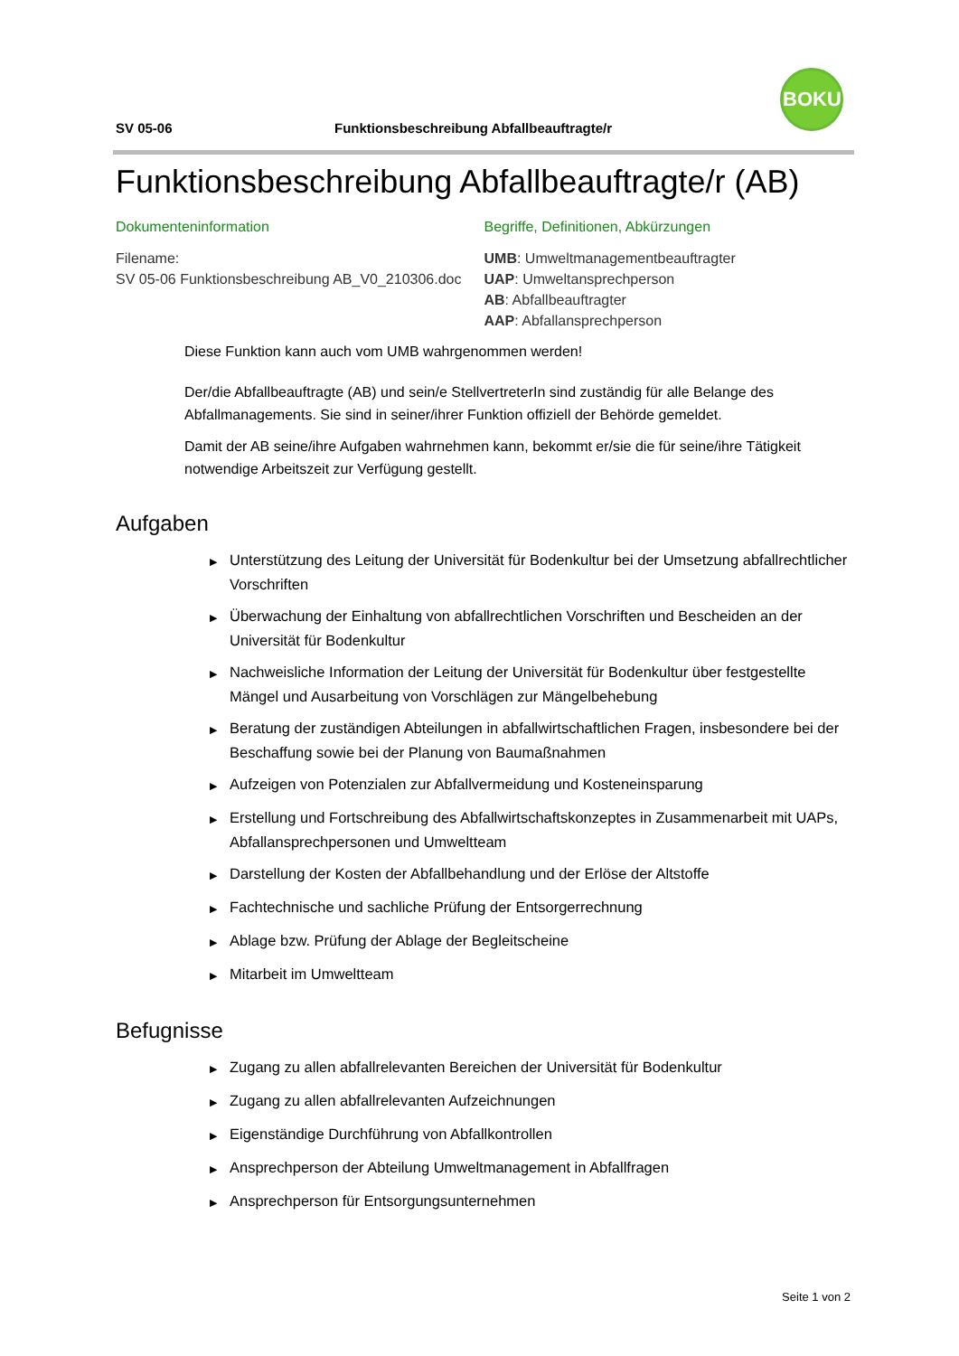SV 05-06 Funktionsbeschreibung Abfallbeauftragte/r
BOKU
Funktionsbeschreibung Abfallbeauftragte/r (AB)
Dokumenteninformation
Filename:
SV 05-06 Funktionsbeschreibung AB_V0_210306.doc
Begriffe, Definitionen, Abkürzungen
UMB: Umweltmanagementbeauftragter
UAP: Umweltansprechperson
AB: Abfallbeauftragter
AAP: Abfallansprechperson
Diese Funktion kann auch vom UMB wahrgenommen werden!
Der/die Abfallbeauftragte (AB) und sein/e StellvertreterIn sind zuständig für alle Belange des Abfallmanagements. Sie sind in seiner/ihrer Funktion offiziell der Behörde gemeldet.
Damit der AB seine/ihre Aufgaben wahrnehmen kann, bekommt er/sie die für seine/ihre Tätigkeit notwendige Arbeitszeit zur Verfügung gestellt.
Aufgaben
Unterstützung des Leitung der Universität für Bodenkultur bei der Umsetzung abfallrechtlicher Vorschriften
Überwachung der Einhaltung von abfallrechtlichen Vorschriften und Bescheiden an der Universität für Bodenkultur
Nachweisliche Information der Leitung der Universität für Bodenkultur über festgestellte Mängel und Ausarbeitung von Vorschlägen zur Mängelbehebung
Beratung der zuständigen Abteilungen in abfallwirtschaftlichen Fragen, insbesondere bei der Beschaffung sowie bei der Planung von Baumaßnahmen
Aufzeigen von Potenzialen zur Abfallvermeidung und Kosteneinsparung
Erstellung und Fortschreibung des Abfallwirtschaftskonzeptes in Zusammenarbeit mit UAPs, Abfallansprechpersonen und Umweltteam
Darstellung der Kosten der Abfallbehandlung und der Erlöse der Altstoffe
Fachtechnische und sachliche Prüfung der Entsorgerrechnung
Ablage bzw. Prüfung der Ablage der Begleitscheine
Mitarbeit im Umweltteam
Befugnisse
Zugang zu allen abfallrelevanten Bereichen der Universität für Bodenkultur
Zugang zu allen abfallrelevanten Aufzeichnungen
Eigenständige Durchführung von Abfallkontrollen
Ansprechperson der Abteilung Umweltmanagement in Abfallfragen
Ansprechperson für Entsorgungsunternehmen
Seite 1 von 2